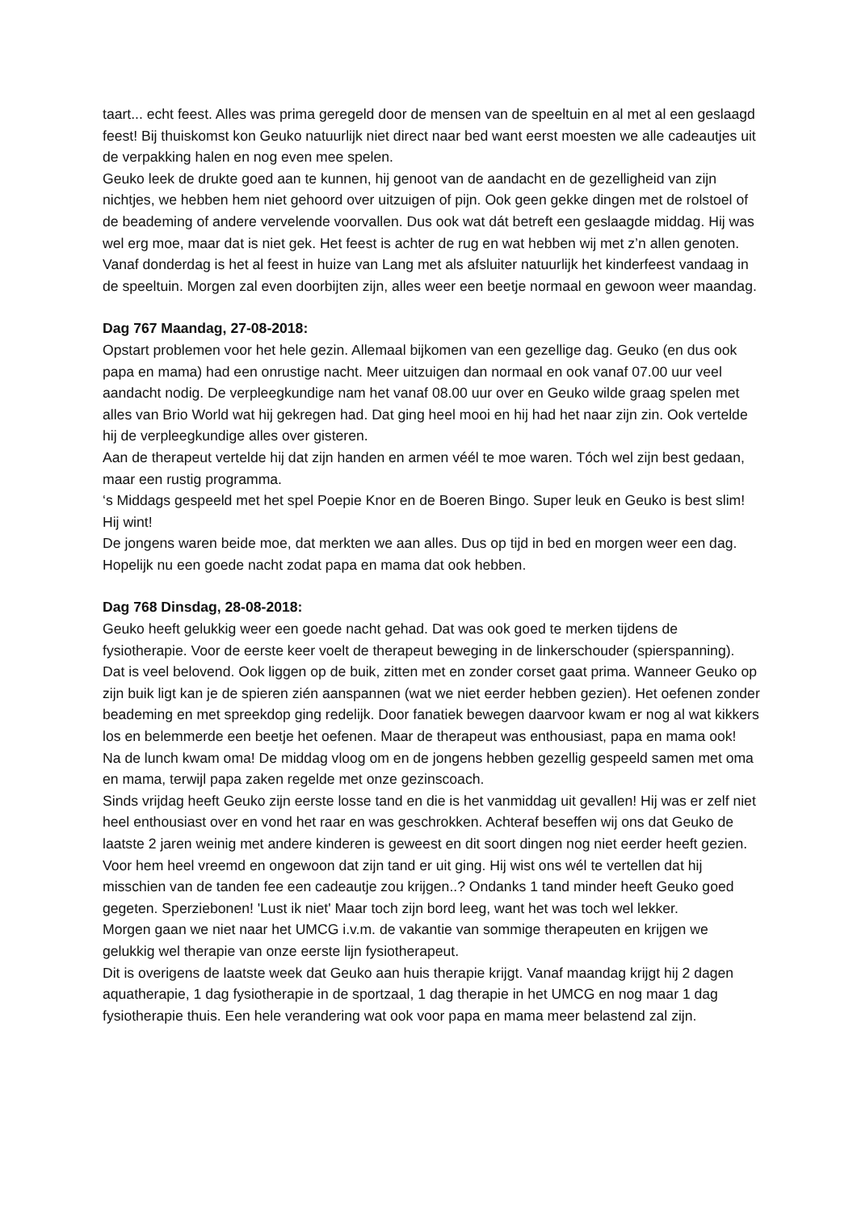taart... echt feest. Alles was prima geregeld door de mensen van de speeltuin en al met al een geslaagd feest! Bij thuiskomst kon Geuko natuurlijk niet direct naar bed want eerst moesten we alle cadeautjes uit de verpakking halen en nog even mee spelen.
Geuko leek de drukte goed aan te kunnen, hij genoot van de aandacht en de gezelligheid van zijn nichtjes, we hebben hem niet gehoord over uitzuigen of pijn. Ook geen gekke dingen met de rolstoel of de beademing of andere vervelende voorvallen. Dus ook wat dát betreft een geslaagde middag. Hij was wel erg moe, maar dat is niet gek. Het feest is achter de rug en wat hebben wij met z’n allen genoten. Vanaf donderdag is het al feest in huize van Lang met als afsluiter natuurlijk het kinderfeest vandaag in de speeltuin. Morgen zal even doorbijten zijn, alles weer een beetje normaal en gewoon weer maandag.
Dag 767 Maandag, 27-08-2018:
Opstart problemen voor het hele gezin. Allemaal bijkomen van een gezellige dag. Geuko (en dus ook papa en mama) had een onrustige nacht. Meer uitzuigen dan normaal en ook vanaf 07.00 uur veel aandacht nodig. De verpleegkundige nam het vanaf 08.00 uur over en Geuko wilde graag spelen met alles van Brio World wat hij gekregen had. Dat ging heel mooi en hij had het naar zijn zin. Ook vertelde hij de verpleegkundige alles over gisteren.
Aan de therapeut vertelde hij dat zijn handen en armen véél te moe waren. Tóch wel zijn best gedaan, maar een rustig programma.
‘s Middags gespeeld met het spel Poepie Knor en de Boeren Bingo. Super leuk en Geuko is best slim! Hij wint!
De jongens waren beide moe, dat merkten we aan alles. Dus op tijd in bed en morgen weer een dag. Hopelijk nu een goede nacht zodat papa en mama dat ook hebben.
Dag 768 Dinsdag, 28-08-2018:
Geuko heeft gelukkig weer een goede nacht gehad. Dat was ook goed te merken tijdens de fysiotherapie. Voor de eerste keer voelt de therapeut beweging in de linkerschouder (spierspanning). Dat is veel belovend. Ook liggen op de buik, zitten met en zonder corset gaat prima. Wanneer Geuko op zijn buik ligt kan je de spieren zién aanspannen (wat we niet eerder hebben gezien). Het oefenen zonder beademing en met spreekdop ging redelijk. Door fanatiek bewegen daarvoor kwam er nog al wat kikkers los en belemmerde een beetje het oefenen. Maar de therapeut was enthousiast, papa en mama ook!
Na de lunch kwam oma! De middag vloog om en de jongens hebben gezellig gespeeld samen met oma en mama, terwijl papa zaken regelde met onze gezinscoach.
Sinds vrijdag heeft Geuko zijn eerste losse tand en die is het vanmiddag uit gevallen! Hij was er zelf niet heel enthousiast over en vond het raar en was geschrokken. Achteraf beseffen wij ons dat Geuko de laatste 2 jaren weinig met andere kinderen is geweest en dit soort dingen nog niet eerder heeft gezien. Voor hem heel vreemd en ongewoon dat zijn tand er uit ging. Hij wist ons wél te vertellen dat hij misschien van de tanden fee een cadeautje zou krijgen..? Ondanks 1 tand minder heeft Geuko goed gegeten. Sperziebonen! 'Lust ik niet' Maar toch zijn bord leeg, want het was toch wel lekker.
Morgen gaan we niet naar het UMCG i.v.m. de vakantie van sommige therapeuten en krijgen we gelukkig wel therapie van onze eerste lijn fysiotherapeut.
Dit is overigens de laatste week dat Geuko aan huis therapie krijgt. Vanaf maandag krijgt hij 2 dagen aquatherapie, 1 dag fysiotherapie in de sportzaal, 1 dag therapie in het UMCG en nog maar 1 dag fysiotherapie thuis. Een hele verandering wat ook voor papa en mama meer belastend zal zijn.